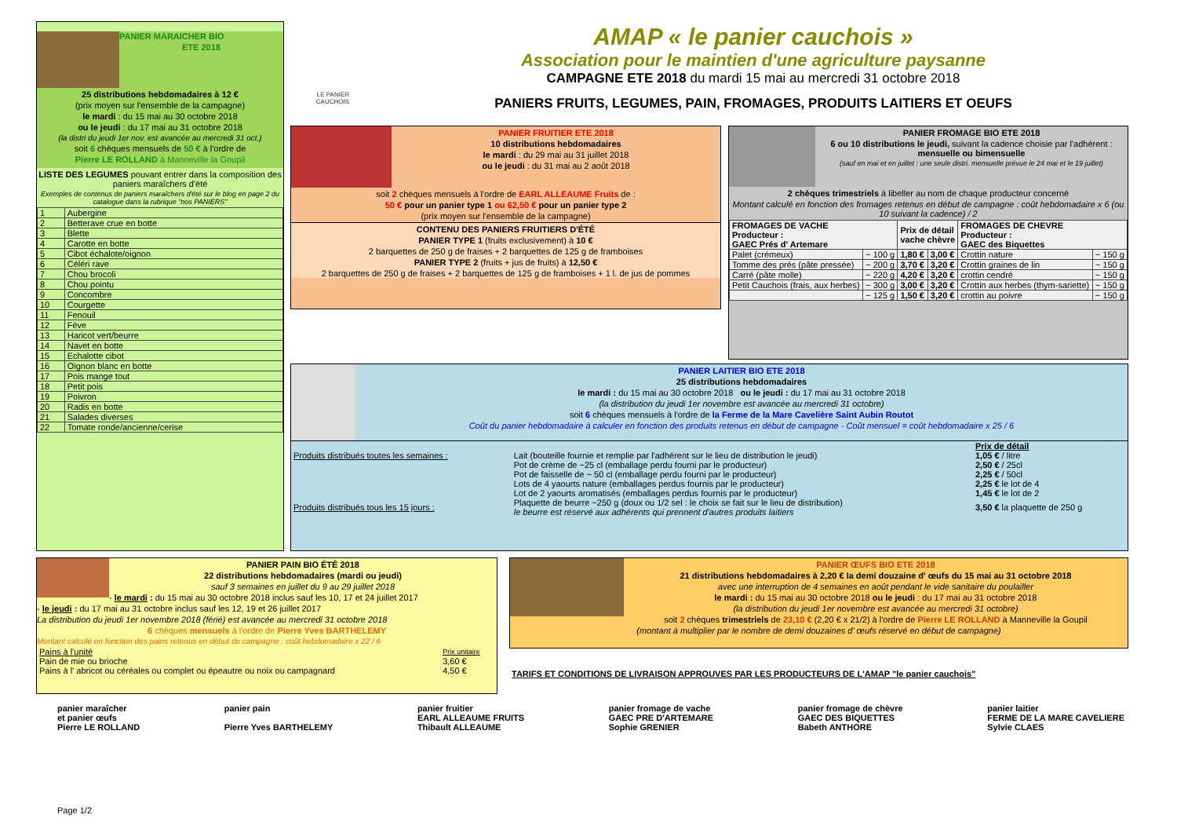PANIER MARAICHER BIO
ETE 2018
25 distributions hebdomadaires à 12 €
(prix moyen sur l'ensemble de la campagne)
le mardi : du 15 mai au 30 octobre 2018
ou le jeudi : du 17 mai au 31 octobre 2018
(la distri du jeudi 1er nov. est avancée au mercredi 31 oct.)
soit 6 chèques mensuels de 50 € à l'ordre de
Pierre LE ROLLAND à Manneville la Goupil
LISTE DES LEGUMES pouvant entrer dans la composition des paniers maraîchers d'été
Exemples de contenus de paniers maraîchers d'été sur le blog en page 2 du catalogue dans la rubrique "nos PANIERS"
| 1 | Aubergine |
| 2 | Betterave crue en botte |
| 3 | Blette |
| 4 | Carotte en botte |
| 5 | Cibot échalote/oignon |
| 6 | Céléri rave |
| 7 | Chou brocoli |
| 8 | Chou pointu |
| 9 | Concombre |
| 10 | Courgette |
| 11 | Fenouil |
| 12 | Fève |
| 13 | Haricot vert/beurre |
| 14 | Navet en botte |
| 15 | Echalotte cibot |
| 16 | Oignon blanc en botte |
| 17 | Pois mange tout |
| 18 | Petit pois |
| 19 | Poivron |
| 20 | Radis en botte |
| 21 | Salades diverses |
| 22 | Tomate ronde/ancienne/cerise |
LE PANIER CAUCHOIS
AMAP « le panier cauchois »
Association pour le maintien d'une agriculture paysanne
CAMPAGNE ETE 2018 du mardi 15 mai au mercredi 31 octobre 2018
PANIERS FRUITS, LEGUMES, PAIN, FROMAGES, PRODUITS LAITIERS ET OEUFS
PANIER FRUITIER ETE 2018
10 distributions hebdomadaires
le mardi : du 29 mai au 31 juillet 2018
ou le jeudi : du 31 mai au 2 août 2018
soit 2 chèques mensuels à l'ordre de EARL ALLEAUME Fruits de :
50 € pour un panier type 1 ou 62,50 € pour un panier type 2
(prix moyen sur l'ensemble de la campagne)
CONTENU DES PANIERS FRUITIERS D'ÉTÉ
PANIER TYPE 1 (fruits exclusivement) à 10 €
2 barquettes de 250 g de fraises + 2 barquettes de 125 g de framboises
PANIER TYPE 2 (fruits + jus de fruits) à 12,50 €
2 barquettes de 250 g de fraises + 2 barquettes de 125 g de framboises + 1 l. de jus de pommes
PANIER FROMAGE BIO ETE 2018
6 ou 10 distributions le jeudi, suivant la cadence choisie par l'adhérent : mensuelle ou bimensuelle
(sauf en mai et en juillet : une seule distri. mensuelle prévue le 24 mai et le 19 juillet)
2 chèques trimestriels à libeller au nom de chaque producteur concerné
Montant calculé en fonction des fromages retenus en début de campagne : coût hebdomadaire x 6 (ou 10 suivant la cadence) / 2
| FROMAGES DE VACHE Producteur : GAEC Prés d' Artemare | | Prix de détail vache chèvre | | FROMAGES DE CHEVRE Producteur : GAEC des Biquettes | |
| --- | --- | --- | --- | --- | --- |
| Palet (crémeux) | ~ 100 g | 1,80 € | 3,00 € | Crottin nature | ~ 150 g |
| Tomme des prés (pâte pressée) | ~ 200 g | 3,70 € | 3,20 € | Crottin graines de lin | ~ 150 g |
| Carré (pâte molle) | ~ 220 g | 4,20 € | 3,20 € | crottin cendré | ~ 150 g |
| Petit Cauchois (frais, aux herbes) | ~ 300 g | 3,00 € | 3,20 € | Crottin aux herbes (thym-sariette) | ~ 150 g |
| | ~ 125 g | 1,50 € | 3,20 € | crottin au poivre | ~ 150 g |
PANIER LAITIER BIO ETE 2018
25 distributions hebdomadaires
le mardi : du 15 mai au 30 octobre 2018 ou le jeudi : du 17 mai au 31 octobre 2018
(la distribution du jeudi 1er novembre est avancée au mercredi 31 octobre)
soit 6 chèques mensuels à l'ordre de la Ferme de la Mare Cavelière Saint Aubin Routot
Coût du panier hebdomadaire à calculer en fonction des produits retenus en début de campagne - Coût mensuel = coût hebdomadaire x 25 / 6
| | | Prix de détail |
| Produits distribués toutes les semaines : | Lait (bouteille fournie et remplie par l'adhérent sur le lieu de distribution le jeudi) | 1,05 € / litre |
| | Pot de crème de ~25 cl (emballage perdu fourni par le producteur) | 2,50 € / 25cl |
| | Pot de faisselle de ~ 50 cl (emballage perdu fourni par le producteur) | 2,25 € / 50cl |
| | Lots de 4 yaourts nature (emballages perdus fournis par le producteur) | 2,25 € le lot de 4 |
| | Lot de 2 yaourts aromatisés (emballages perdus fournis par le producteur) | 1,45 € le lot de 2 |
| Produits distribués tous les 15 jours : | Plaquette de beurre ~250 g (doux ou 1/2 sel : le choix se fait sur le lieu de distribution) le beurre est réservé aux adhérents qui prennent d'autres produits laitiers | 3,50 € la plaquette de 250 g |
PANIER PAIN BIO ÉTÉ 2018
22 distributions hebdomadaires (mardi ou jeudi)
sauf 3 semaines en juillet du 9 au 29 juillet 2018
- le mardi : du 15 mai au 30 octobre 2018 inclus sauf les 10, 17 et 24 juillet 2017
- le jeudi : du 17 mai au 31 octobre inclus sauf les 12, 19 et 26 juillet 2017
La distribution du jeudi 1er novembre 2018 (férié) est avancée au mercredi 31 octobre 2018
6 chèques mensuels à l'ordre de Pierre Yves BARTHELEMY
Montant calculé en fonction des pains retenus en début de campagne : coût hebdomadaire x 22 / 6
| Pains à l'unité | Prix unitaire |
| Pain de mie ou brioche | 3,60 € |
| Pains à l' abricot ou céréales ou complet ou épeautre ou noix ou campagnard | 4,50 € |
PANIER ŒUFS BIO ETE 2018
21 distributions hebdomadaires à 2,20 € la demi douzaine d' œufs du 15 mai au 31 octobre 2018
avec une interruption de 4 semaines en août pendant le vide sanitaire du poulailler
le mardi : du 15 mai au 30 octobre 2018 ou le jeudi : du 17 mai au 31 octobre 2018
(la distribution du jeudi 1er novembre est avancée au mercredi 31 octobre)
soit 2 chèques trimestriels de 23,10 € (2,20 € x 21/2) à l'ordre de Pierre LE ROLLAND à Manneville la Goupil
(montant à multiplier par le nombre de demi douzaines d' œufs réservé en début de campagne)
TARIFS ET CONDITIONS DE LIVRAISON APPROUVES PAR LES PRODUCTEURS DE L'AMAP "le panier cauchois"
panier maraîcher
et panier œufs
Pierre LE ROLLAND
panier pain
Pierre Yves BARTHELEMY
panier fruitier
EARL ALLEAUME FRUITS
Thibault ALLEAUME
panier fromage de vache
GAEC PRE D'ARTEMARE
Sophie GRENIER
panier fromage de chèvre
GAEC DES BIQUETTES
Babeth ANTHORE
panier laitier
FERME DE LA MARE CAVELIERE
Sylvie CLAES
Page 1/2